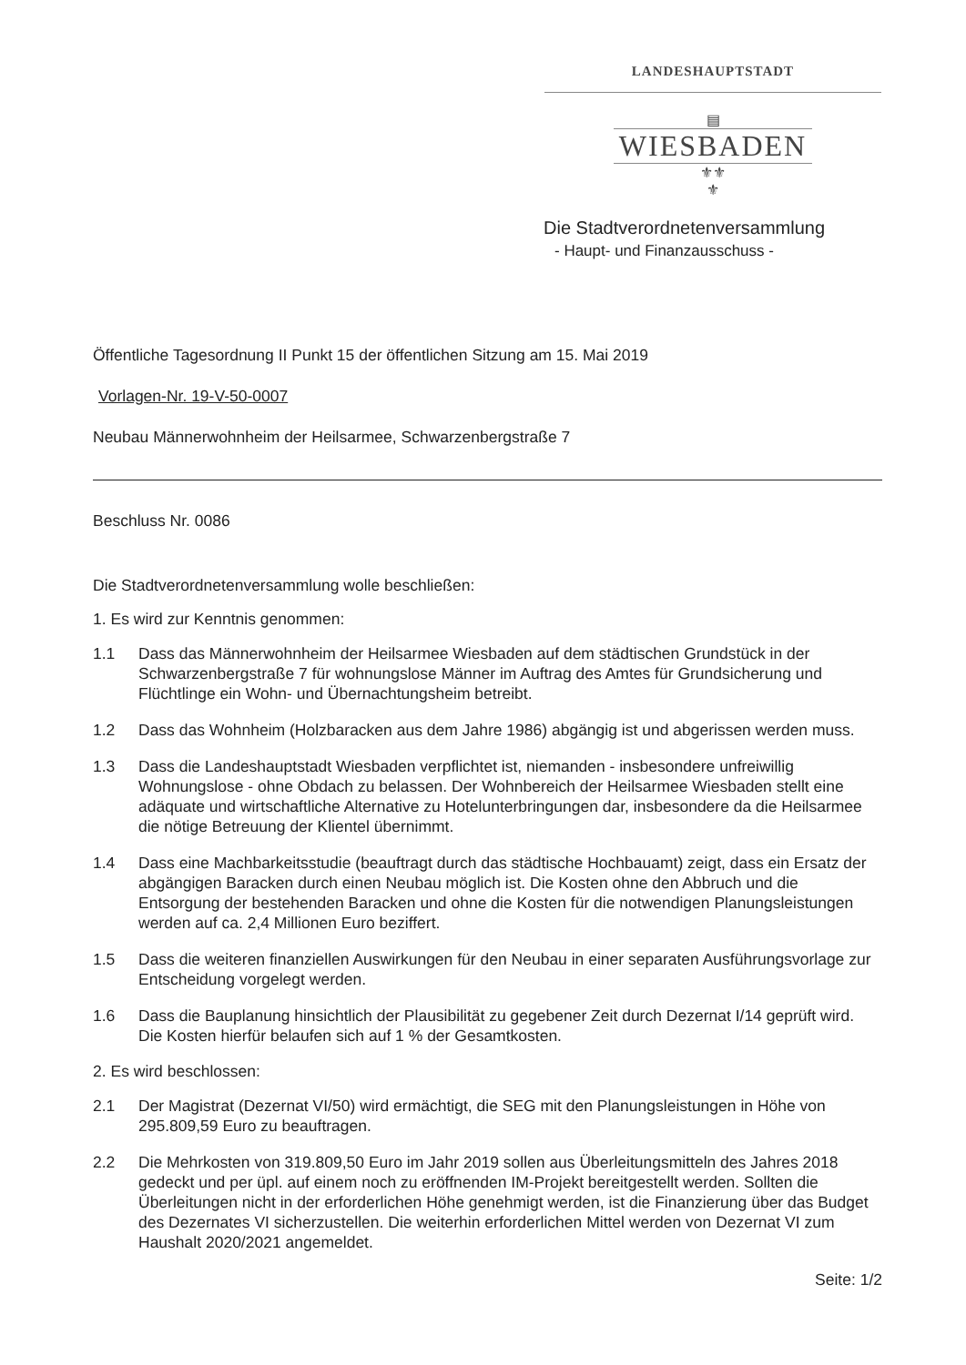LANDESHAUPTSTADT
▤
WIESBADEN
⚜⚜
⚜
Die Stadtverordnetenversammlung
- Haupt- und Finanzausschuss -
Öffentliche Tagesordnung II Punkt 15 der öffentlichen Sitzung am 15. Mai 2019
Vorlagen-Nr. 19-V-50-0007
Neubau Männerwohnheim der Heilsarmee, Schwarzenbergstraße 7
Beschluss Nr. 0086
Die Stadtverordnetenversammlung wolle beschließen:
1. Es wird zur Kenntnis genommen:
1.1 Dass das Männerwohnheim der Heilsarmee Wiesbaden auf dem städtischen Grundstück in der Schwarzenbergstraße 7 für wohnungslose Männer im Auftrag des Amtes für Grundsicherung und Flüchtlinge ein Wohn- und Übernachtungsheim betreibt.
1.2 Dass das Wohnheim (Holzbaracken aus dem Jahre 1986) abgängig ist und abgerissen werden muss.
1.3 Dass die Landeshauptstadt Wiesbaden verpflichtet ist, niemanden - insbesondere unfreiwillig Wohnungslose - ohne Obdach zu belassen. Der Wohnbereich der Heilsarmee Wiesbaden stellt eine adäquate und wirtschaftliche Alternative zu Hotelunterbringungen dar, insbesondere da die Heilsarmee die nötige Betreuung der Klientel übernimmt.
1.4 Dass eine Machbarkeitsstudie (beauftragt durch das städtische Hochbauamt) zeigt, dass ein Ersatz der abgängigen Baracken durch einen Neubau möglich ist. Die Kosten ohne den Abbruch und die Entsorgung der bestehenden Baracken und ohne die Kosten für die notwendigen Planungsleistungen werden auf ca. 2,4 Millionen Euro beziffert.
1.5 Dass die weiteren finanziellen Auswirkungen für den Neubau in einer separaten Ausführungsvorlage zur Entscheidung vorgelegt werden.
1.6 Dass die Bauplanung hinsichtlich der Plausibilität zu gegebener Zeit durch Dezernat I/14 geprüft wird. Die Kosten hierfür belaufen sich auf 1 % der Gesamtkosten.
2. Es wird beschlossen:
2.1 Der Magistrat (Dezernat VI/50) wird ermächtigt, die SEG mit den Planungsleistungen in Höhe von 295.809,59 Euro zu beauftragen.
2.2 Die Mehrkosten von 319.809,50 Euro im Jahr 2019 sollen aus Überleitungsmitteln des Jahres 2018 gedeckt und per üpl. auf einem noch zu eröffnenden IM-Projekt bereitgestellt werden. Sollten die Überleitungen nicht in der erforderlichen Höhe genehmigt werden, ist die Finanzierung über das Budget des Dezernates VI sicherzustellen. Die weiterhin erforderlichen Mittel werden von Dezernat VI zum Haushalt 2020/2021 angemeldet.
Seite: 1/2